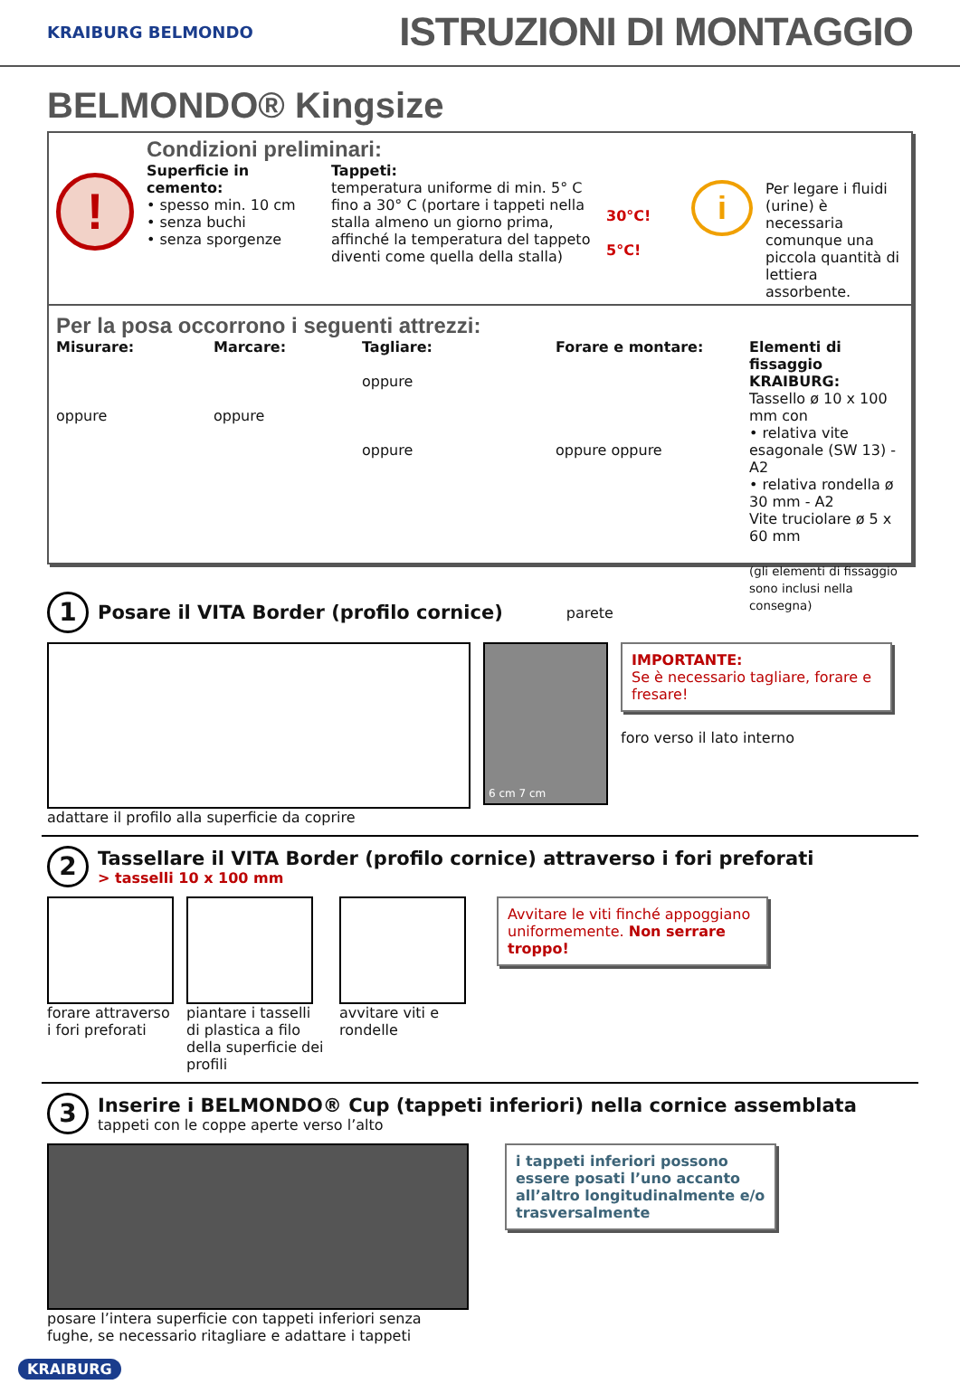KRAIBURG BELMONDO
ISTRUZIONI DI MONTAGGIO
BELMONDO® Kingsize
!
Condizioni preliminari:
Superficie in cemento:
• spesso min. 10 cm
• senza buchi
• senza sporgenze
Tappeti:
temperatura uniforme di min. 5° C fino a 30° C (portare i tappeti nella stalla almeno un giorno prima, affinché la temperatura del tappeto diventi come quella della stalla)
30°C!
5°C!
i
Per legare i fluidi (urine) è necessaria comunque una piccola quantità di lettiera assorbente.
Per la posa occorrono i seguenti attrezzi:
Misurare:
oppure
Marcare:
oppure
Tagliare:
oppure
oppure
Forare e montare:
oppure oppure
Elementi di fissaggio KRAIBURG:
Tassello ø 10 x 100 mm con
• relativa vite esagonale (SW 13) - A2
• relativa rondella ø 30 mm - A2
Vite truciolare ø 5 x 60 mm
(gli elementi di fissaggio sono inclusi nella consegna)
1
Posare il VITA Border (profilo cornice)
parete
adattare il profilo alla superficie da coprire
6 cm 7 cm
IMPORTANTE:
Se è necessario tagliare, forare e fresare!
foro verso il lato interno
2
Tassellare il VITA Border (profilo cornice) attraverso i fori preforati
> tasselli 10 x 100 mm
forare attraverso i fori preforati
piantare i tasselli di plastica a filo della superficie dei profili
avvitare viti e rondelle
Avvitare le viti finché appog­giano uniformemente. Non serrare troppo!
3
Inserire i BELMONDO® Cup (tappeti inferiori) nella cornice assemblata
tappeti con le coppe aperte verso l’alto
posare l’intera superficie con tappeti inferiori senza fughe, se necessario ritagliare e adattare i tappeti
i tappeti inferiori possono essere posati l’uno accanto all’altro longitudinalmente e/o trasversalmente
KRAIBURG